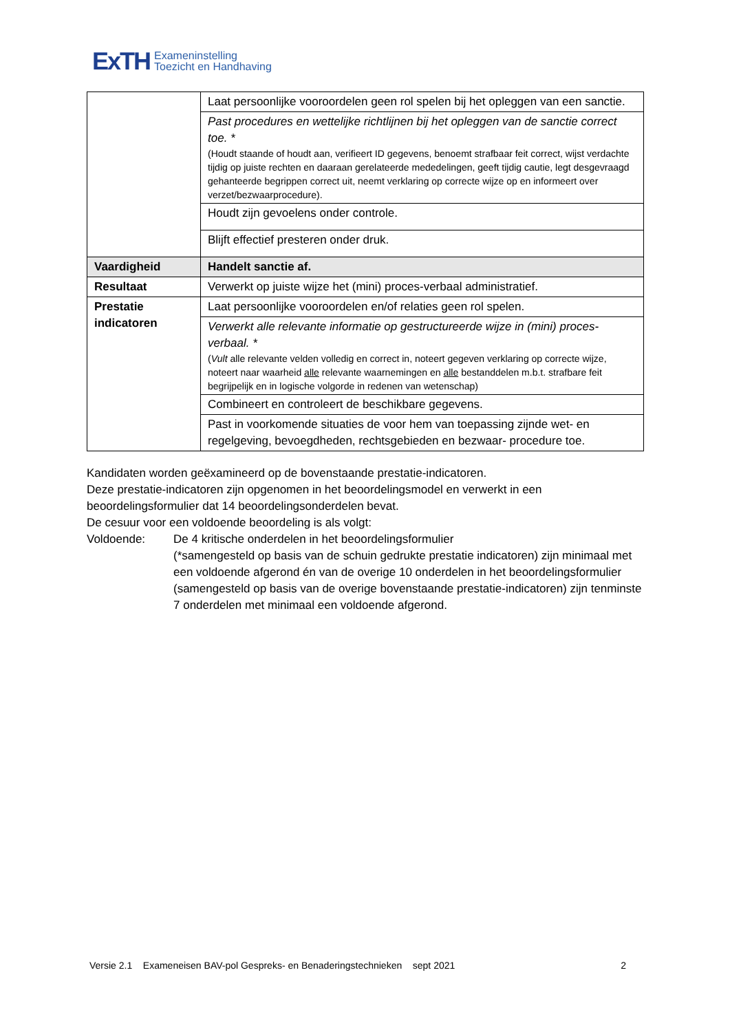ExTH
Exameninstelling
Toezicht en Handhaving
| | Laat persoonlijke vooroordelen geen rol spelen bij het opleggen van een sanctie. |
| | Past procedures en wettelijke richtlijnen bij het opleggen van de sanctie correct toe. * (Houdt staande of houdt aan, verifieert ID gegevens, benoemt strafbaar feit correct, wijst verdachte tijdig op juiste rechten en daaraan gerelateerde mededelingen, geeft tijdig cautie, legt desgevraagd gehanteerde begrippen correct uit, neemt verklaring op correcte wijze op en informeert over verzet/bezwaarprocedure). |
| | Houdt zijn gevoelens onder controle. |
| | Blijft effectief presteren onder druk. |
| Vaardigheid | Handelt sanctie af. |
| Resultaat | Verwerkt op juiste wijze het (mini) proces-verbaal administratief. |
| Prestatie indicatoren | Laat persoonlijke vooroordelen en/of relaties geen rol spelen. |
| | Verwerkt alle relevante informatie op gestructureerde wijze in (mini) proces-verbaal. * ( Vult alle relevante velden volledig en correct in, noteert gegeven verklaring op correcte wijze, noteert naar waarheid alle relevante waarnemingen en alle bestanddelen m.b.t. strafbare feit begrijpelijk en in logische volgorde in redenen van wetenschap) |
| | Combineert en controleert de beschikbare gegevens. |
| | Past in voorkomende situaties de voor hem van toepassing zijnde wet- en regelgeving, bevoegdheden, rechtsgebieden en bezwaar- procedure toe. |
Kandidaten worden geëxamineerd op de bovenstaande prestatie-indicatoren.
Deze prestatie-indicatoren zijn opgenomen in het beoordelingsmodel en verwerkt in een beoordelingsformulier dat 14 beoordelingsonderdelen bevat.
De cesuur voor een voldoende beoordeling is als volgt:
Voldoende: De 4 kritische onderdelen in het beoordelingsformulier
(*samengesteld op basis van de schuin gedrukte prestatie indicatoren) zijn minimaal met een voldoende afgerond én van de overige 10 onderdelen in het beoordelingsformulier
(samengesteld op basis van de overige bovenstaande prestatie-indicatoren) zijn tenminste 7 onderdelen met minimaal een voldoende afgerond.
Versie 2.1 Exameneisen BAV-pol Gespreks- en Benaderingstechnieken sept 2021 2